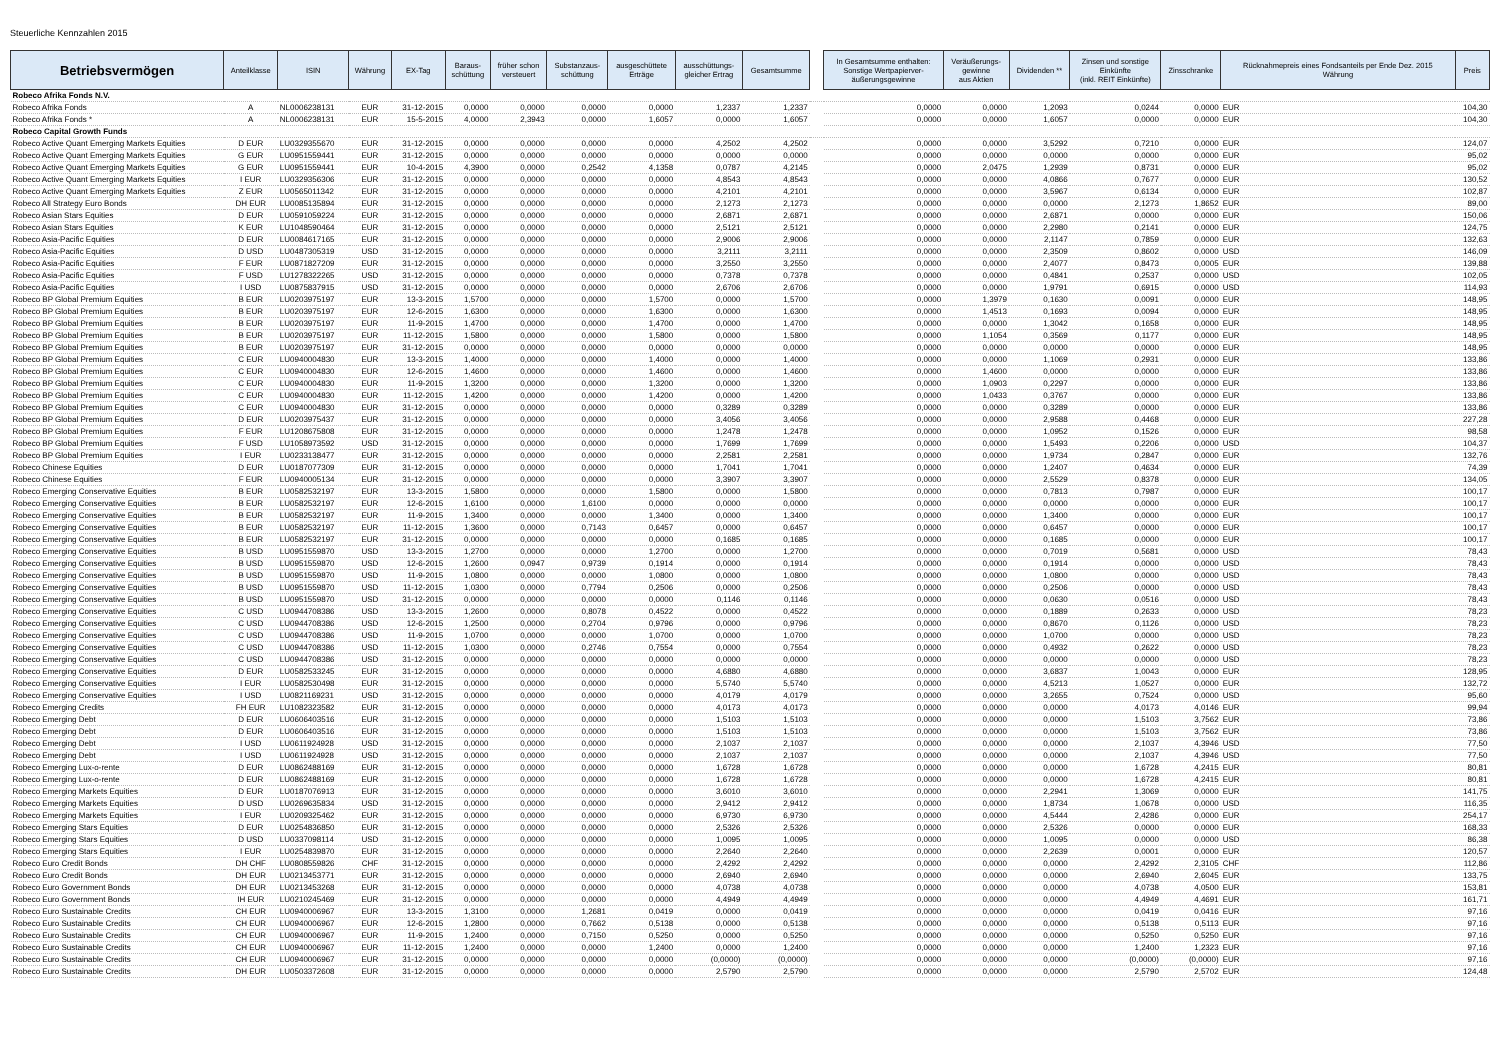Steuerliche Kennzahlen 2015
| Betriebsvermögen | Anteilklasse | ISIN | Währung | EX-Tag | Baraus- schüttung | früher schon versteuert | Substanzaus- schüttung | ausgeschüttete Erträge | ausschüttungs- gleicher Ertrag | Gesamtsumme | | In Gesamtsumme enthalten: Sonstige Wertpapierver- äußerungsgewinne | Veräußerungs- gewinne aus Aktien | Dividenden ** | Zinsen und sonstige Einkünfte (inkl. REIT Einkünfte) | Zinsschranke | Rücknahmepreis eines Fondsanteils per Ende Dez. 2015 Währung | Preis |
| --- | --- | --- | --- | --- | --- | --- | --- | --- | --- | --- | --- | --- | --- | --- | --- | --- | --- | --- |
| Robeco Afrika Fonds N.V. | | | | | | | | | | | | | | | | | | |
| Robeco Afrika Fonds | A | NL0006238131 | EUR | 31-12-2015 | 0,0000 | 0,0000 | 0,0000 | 0,0000 | 1,2337 | 1,2337 | | 0,0000 | 0,0000 | 1,2093 | 0,0244 | 0,0000 | EUR | 104,30 |
| Robeco Afrika Fonds * | A | NL0006238131 | EUR | 15-5-2015 | 4,0000 | 2,3943 | 0,0000 | 1,6057 | 0,0000 | 1,6057 | | 0,0000 | 0,0000 | 1,6057 | 0,0000 | 0,0000 | EUR | 104,30 |
| Robeco Capital Growth Funds | | | | | | | | | | | | | | | | | | |
| Robeco Active Quant Emerging Markets Equities | D EUR | LU0329355670 | EUR | 31-12-2015 | 0,0000 | 0,0000 | 0,0000 | 0,0000 | 4,2502 | 4,2502 | | 0,0000 | 0,0000 | 3,5292 | 0,7210 | 0,0000 | EUR | 124,07 |
| Robeco Active Quant Emerging Markets Equities | G EUR | LU0951559441 | EUR | 31-12-2015 | 0,0000 | 0,0000 | 0,0000 | 0,0000 | 0,0000 | 0,0000 | | 0,0000 | 0,0000 | 0,0000 | 0,0000 | 0,0000 | EUR | 95,02 |
| Robeco Active Quant Emerging Markets Equities | G EUR | LU0951559441 | EUR | 10-4-2015 | 4,3900 | 0,0000 | 0,2542 | 4,1358 | 0,0787 | 4,2145 | | 0,0000 | 2,0475 | 1,2939 | 0,8731 | 0,0000 | EUR | 95,02 |
| Robeco Active Quant Emerging Markets Equities | I EUR | LU0329356306 | EUR | 31-12-2015 | 0,0000 | 0,0000 | 0,0000 | 0,0000 | 4,8543 | 4,8543 | | 0,0000 | 0,0000 | 4,0866 | 0,7677 | 0,0000 | EUR | 130,52 |
| Robeco Active Quant Emerging Markets Equities | Z EUR | LU0565011342 | EUR | 31-12-2015 | 0,0000 | 0,0000 | 0,0000 | 0,0000 | 4,2101 | 4,2101 | | 0,0000 | 0,0000 | 3,5967 | 0,6134 | 0,0000 | EUR | 102,87 |
| Robeco All Strategy Euro Bonds | DH EUR | LU0085135894 | EUR | 31-12-2015 | 0,0000 | 0,0000 | 0,0000 | 0,0000 | 2,1273 | 2,1273 | | 0,0000 | 0,0000 | 0,0000 | 2,1273 | 1,8652 | EUR | 89,00 |
| Robeco Asian Stars Equities | D EUR | LU0591059224 | EUR | 31-12-2015 | 0,0000 | 0,0000 | 0,0000 | 0,0000 | 2,6871 | 2,6871 | | 0,0000 | 0,0000 | 2,6871 | 0,0000 | 0,0000 | EUR | 150,06 |
| Robeco Asian Stars Equities | K EUR | LU1048590464 | EUR | 31-12-2015 | 0,0000 | 0,0000 | 0,0000 | 0,0000 | 2,5121 | 2,5121 | | 0,0000 | 0,0000 | 2,2980 | 0,2141 | 0,0000 | EUR | 124,75 |
| Robeco Asia-Pacific Equities | D EUR | LU0084617165 | EUR | 31-12-2015 | 0,0000 | 0,0000 | 0,0000 | 0,0000 | 2,9006 | 2,9006 | | 0,0000 | 0,0000 | 2,1147 | 0,7859 | 0,0000 | EUR | 132,63 |
| Robeco Asia-Pacific Equities | D USD | LU0487305319 | USD | 31-12-2015 | 0,0000 | 0,0000 | 0,0000 | 0,0000 | 3,2111 | 3,2111 | | 0,0000 | 0,0000 | 2,3509 | 0,8602 | 0,0000 | USD | 146,09 |
| Robeco Asia-Pacific Equities | F EUR | LU0871827209 | EUR | 31-12-2015 | 0,0000 | 0,0000 | 0,0000 | 0,0000 | 3,2550 | 3,2550 | | 0,0000 | 0,0000 | 2,4077 | 0,8473 | 0,0005 | EUR | 139,88 |
| Robeco Asia-Pacific Equities | F USD | LU1278322265 | USD | 31-12-2015 | 0,0000 | 0,0000 | 0,0000 | 0,0000 | 0,7378 | 0,7378 | | 0,0000 | 0,0000 | 0,4841 | 0,2537 | 0,0000 | USD | 102,05 |
| Robeco Asia-Pacific Equities | I USD | LU0875837915 | USD | 31-12-2015 | 0,0000 | 0,0000 | 0,0000 | 0,0000 | 2,6706 | 2,6706 | | 0,0000 | 0,0000 | 1,9791 | 0,6915 | 0,0000 | USD | 114,93 |
| Robeco BP Global Premium Equities | B EUR | LU0203975197 | EUR | 13-3-2015 | 1,5700 | 0,0000 | 0,0000 | 1,5700 | 0,0000 | 1,5700 | | 0,0000 | 1,3979 | 0,1630 | 0,0091 | 0,0000 | EUR | 148,95 |
| Robeco BP Global Premium Equities | B EUR | LU0203975197 | EUR | 12-6-2015 | 1,6300 | 0,0000 | 0,0000 | 1,6300 | 0,0000 | 1,6300 | | 0,0000 | 1,4513 | 0,1693 | 0,0094 | 0,0000 | EUR | 148,95 |
| Robeco BP Global Premium Equities | B EUR | LU0203975197 | EUR | 11-9-2015 | 1,4700 | 0,0000 | 0,0000 | 1,4700 | 0,0000 | 1,4700 | | 0,0000 | 0,0000 | 1,3042 | 0,1658 | 0,0000 | EUR | 148,95 |
| Robeco BP Global Premium Equities | B EUR | LU0203975197 | EUR | 11-12-2015 | 1,5800 | 0,0000 | 0,0000 | 1,5800 | 0,0000 | 1,5800 | | 0,0000 | 1,1054 | 0,3569 | 0,1177 | 0,0000 | EUR | 148,95 |
| Robeco BP Global Premium Equities | B EUR | LU0203975197 | EUR | 31-12-2015 | 0,0000 | 0,0000 | 0,0000 | 0,0000 | 0,0000 | 0,0000 | | 0,0000 | 0,0000 | 0,0000 | 0,0000 | 0,0000 | EUR | 148,95 |
| Robeco BP Global Premium Equities | C EUR | LU0940004830 | EUR | 13-3-2015 | 1,4000 | 0,0000 | 0,0000 | 1,4000 | 0,0000 | 1,4000 | | 0,0000 | 0,0000 | 1,1069 | 0,2931 | 0,0000 | EUR | 133,86 |
| Robeco BP Global Premium Equities | C EUR | LU0940004830 | EUR | 12-6-2015 | 1,4600 | 0,0000 | 0,0000 | 1,4600 | 0,0000 | 1,4600 | | 0,0000 | 1,4600 | 0,0000 | 0,0000 | 0,0000 | EUR | 133,86 |
| Robeco BP Global Premium Equities | C EUR | LU0940004830 | EUR | 11-9-2015 | 1,3200 | 0,0000 | 0,0000 | 1,3200 | 0,0000 | 1,3200 | | 0,0000 | 1,0903 | 0,2297 | 0,0000 | 0,0000 | EUR | 133,86 |
| Robeco BP Global Premium Equities | C EUR | LU0940004830 | EUR | 11-12-2015 | 1,4200 | 0,0000 | 0,0000 | 1,4200 | 0,0000 | 1,4200 | | 0,0000 | 1,0433 | 0,3767 | 0,0000 | 0,0000 | EUR | 133,86 |
| Robeco BP Global Premium Equities | C EUR | LU0940004830 | EUR | 31-12-2015 | 0,0000 | 0,0000 | 0,0000 | 0,0000 | 0,3289 | 0,3289 | | 0,0000 | 0,0000 | 0,3289 | 0,0000 | 0,0000 | EUR | 133,86 |
| Robeco BP Global Premium Equities | D EUR | LU0203975437 | EUR | 31-12-2015 | 0,0000 | 0,0000 | 0,0000 | 0,0000 | 3,4056 | 3,4056 | | 0,0000 | 0,0000 | 2,9588 | 0,4468 | 0,0000 | EUR | 227,28 |
| Robeco BP Global Premium Equities | F EUR | LU1208675808 | EUR | 31-12-2015 | 0,0000 | 0,0000 | 0,0000 | 0,0000 | 1,2478 | 1,2478 | | 0,0000 | 0,0000 | 1,0952 | 0,1526 | 0,0000 | EUR | 98,58 |
| Robeco BP Global Premium Equities | F USD | LU1058973592 | USD | 31-12-2015 | 0,0000 | 0,0000 | 0,0000 | 0,0000 | 1,7699 | 1,7699 | | 0,0000 | 0,0000 | 1,5493 | 0,2206 | 0,0000 | USD | 104,37 |
| Robeco BP Global Premium Equities | I EUR | LU0233138477 | EUR | 31-12-2015 | 0,0000 | 0,0000 | 0,0000 | 0,0000 | 2,2581 | 2,2581 | | 0,0000 | 0,0000 | 1,9734 | 0,2847 | 0,0000 | EUR | 132,76 |
| Robeco Chinese Equities | D EUR | LU0187077309 | EUR | 31-12-2015 | 0,0000 | 0,0000 | 0,0000 | 0,0000 | 1,7041 | 1,7041 | | 0,0000 | 0,0000 | 1,2407 | 0,4634 | 0,0000 | EUR | 74,39 |
| Robeco Chinese Equities | F EUR | LU0940005134 | EUR | 31-12-2015 | 0,0000 | 0,0000 | 0,0000 | 0,0000 | 3,3907 | 3,3907 | | 0,0000 | 0,0000 | 2,5529 | 0,8378 | 0,0000 | EUR | 134,05 |
| Robeco Emerging Conservative Equities | B EUR | LU0582532197 | EUR | 13-3-2015 | 1,5800 | 0,0000 | 0,0000 | 1,5800 | 0,0000 | 1,5800 | | 0,0000 | 0,0000 | 0,7813 | 0,7987 | 0,0000 | EUR | 100,17 |
| Robeco Emerging Conservative Equities | B EUR | LU0582532197 | EUR | 12-6-2015 | 1,6100 | 0,0000 | 1,6100 | 0,0000 | 0,0000 | 0,0000 | | 0,0000 | 0,0000 | 0,0000 | 0,0000 | 0,0000 | EUR | 100,17 |
| Robeco Emerging Conservative Equities | B EUR | LU0582532197 | EUR | 11-9-2015 | 1,3400 | 0,0000 | 0,0000 | 1,3400 | 0,0000 | 1,3400 | | 0,0000 | 0,0000 | 1,3400 | 0,0000 | 0,0000 | EUR | 100,17 |
| Robeco Emerging Conservative Equities | B EUR | LU0582532197 | EUR | 11-12-2015 | 1,3600 | 0,0000 | 0,7143 | 0,6457 | 0,0000 | 0,6457 | | 0,0000 | 0,0000 | 0,6457 | 0,0000 | 0,0000 | EUR | 100,17 |
| Robeco Emerging Conservative Equities | B EUR | LU0582532197 | EUR | 31-12-2015 | 0,0000 | 0,0000 | 0,0000 | 0,0000 | 0,1685 | 0,1685 | | 0,0000 | 0,0000 | 0,1685 | 0,0000 | 0,0000 | EUR | 100,17 |
| Robeco Emerging Conservative Equities | B USD | LU0951559870 | USD | 13-3-2015 | 1,2700 | 0,0000 | 0,0000 | 1,2700 | 0,0000 | 1,2700 | | 0,0000 | 0,0000 | 0,7019 | 0,5681 | 0,0000 | USD | 78,43 |
| Robeco Emerging Conservative Equities | B USD | LU0951559870 | USD | 12-6-2015 | 1,2600 | 0,0947 | 0,9739 | 0,1914 | 0,0000 | 0,1914 | | 0,0000 | 0,0000 | 0,1914 | 0,0000 | 0,0000 | USD | 78,43 |
| Robeco Emerging Conservative Equities | B USD | LU0951559870 | USD | 11-9-2015 | 1,0800 | 0,0000 | 0,0000 | 1,0800 | 0,0000 | 1,0800 | | 0,0000 | 0,0000 | 1,0800 | 0,0000 | 0,0000 | USD | 78,43 |
| Robeco Emerging Conservative Equities | B USD | LU0951559870 | USD | 11-12-2015 | 1,0300 | 0,0000 | 0,7794 | 0,2506 | 0,0000 | 0,2506 | | 0,0000 | 0,0000 | 0,2506 | 0,0000 | 0,0000 | USD | 78,43 |
| Robeco Emerging Conservative Equities | B USD | LU0951559870 | USD | 31-12-2015 | 0,0000 | 0,0000 | 0,0000 | 0,0000 | 0,1146 | 0,1146 | | 0,0000 | 0,0000 | 0,0630 | 0,0516 | 0,0000 | USD | 78,43 |
| Robeco Emerging Conservative Equities | C USD | LU0944708386 | USD | 13-3-2015 | 1,2600 | 0,0000 | 0,8078 | 0,4522 | 0,0000 | 0,4522 | | 0,0000 | 0,0000 | 0,1889 | 0,2633 | 0,0000 | USD | 78,23 |
| Robeco Emerging Conservative Equities | C USD | LU0944708386 | USD | 12-6-2015 | 1,2500 | 0,0000 | 0,2704 | 0,9796 | 0,0000 | 0,9796 | | 0,0000 | 0,0000 | 0,8670 | 0,1126 | 0,0000 | USD | 78,23 |
| Robeco Emerging Conservative Equities | C USD | LU0944708386 | USD | 11-9-2015 | 1,0700 | 0,0000 | 0,0000 | 1,0700 | 0,0000 | 1,0700 | | 0,0000 | 0,0000 | 1,0700 | 0,0000 | 0,0000 | USD | 78,23 |
| Robeco Emerging Conservative Equities | C USD | LU0944708386 | USD | 11-12-2015 | 1,0300 | 0,0000 | 0,2746 | 0,7554 | 0,0000 | 0,7554 | | 0,0000 | 0,0000 | 0,4932 | 0,2622 | 0,0000 | USD | 78,23 |
| Robeco Emerging Conservative Equities | C USD | LU0944708386 | USD | 31-12-2015 | 0,0000 | 0,0000 | 0,0000 | 0,0000 | 0,0000 | 0,0000 | | 0,0000 | 0,0000 | 0,0000 | 0,0000 | 0,0000 | USD | 78,23 |
| Robeco Emerging Conservative Equities | D EUR | LU0582533245 | EUR | 31-12-2015 | 0,0000 | 0,0000 | 0,0000 | 0,0000 | 4,6880 | 4,6880 | | 0,0000 | 0,0000 | 3,6837 | 1,0043 | 0,0000 | EUR | 128,95 |
| Robeco Emerging Conservative Equities | I EUR | LU0582530498 | EUR | 31-12-2015 | 0,0000 | 0,0000 | 0,0000 | 0,0000 | 5,5740 | 5,5740 | | 0,0000 | 0,0000 | 4,5213 | 1,0527 | 0,0000 | EUR | 132,72 |
| Robeco Emerging Conservative Equities | I USD | LU0821169231 | USD | 31-12-2015 | 0,0000 | 0,0000 | 0,0000 | 0,0000 | 4,0179 | 4,0179 | | 0,0000 | 0,0000 | 3,2655 | 0,7524 | 0,0000 | USD | 95,60 |
| Robeco Emerging Credits | FH EUR | LU1082323582 | EUR | 31-12-2015 | 0,0000 | 0,0000 | 0,0000 | 0,0000 | 4,0173 | 4,0173 | | 0,0000 | 0,0000 | 0,0000 | 4,0173 | 4,0146 | EUR | 99,94 |
| Robeco Emerging Debt | D EUR | LU0606403516 | EUR | 31-12-2015 | 0,0000 | 0,0000 | 0,0000 | 0,0000 | 1,5103 | 1,5103 | | 0,0000 | 0,0000 | 0,0000 | 1,5103 | 3,7562 | EUR | 73,86 |
| Robeco Emerging Debt | D EUR | LU0606403516 | EUR | 31-12-2015 | 0,0000 | 0,0000 | 0,0000 | 0,0000 | 1,5103 | 1,5103 | | 0,0000 | 0,0000 | 0,0000 | 1,5103 | 3,7562 | EUR | 73,86 |
| Robeco Emerging Debt | I USD | LU0611924928 | USD | 31-12-2015 | 0,0000 | 0,0000 | 0,0000 | 0,0000 | 2,1037 | 2,1037 | | 0,0000 | 0,0000 | 0,0000 | 2,1037 | 4,3946 | USD | 77,50 |
| Robeco Emerging Debt | I USD | LU0611924928 | USD | 31-12-2015 | 0,0000 | 0,0000 | 0,0000 | 0,0000 | 2,1037 | 2,1037 | | 0,0000 | 0,0000 | 0,0000 | 2,1037 | 4,3946 | USD | 77,50 |
| Robeco Emerging Lux-o-rente | D EUR | LU0862488169 | EUR | 31-12-2015 | 0,0000 | 0,0000 | 0,0000 | 0,0000 | 1,6728 | 1,6728 | | 0,0000 | 0,0000 | 0,0000 | 1,6728 | 4,2415 | EUR | 80,81 |
| Robeco Emerging Lux-o-rente | D EUR | LU0862488169 | EUR | 31-12-2015 | 0,0000 | 0,0000 | 0,0000 | 0,0000 | 1,6728 | 1,6728 | | 0,0000 | 0,0000 | 0,0000 | 1,6728 | 4,2415 | EUR | 80,81 |
| Robeco Emerging Markets Equities | D EUR | LU0187076913 | EUR | 31-12-2015 | 0,0000 | 0,0000 | 0,0000 | 0,0000 | 3,6010 | 3,6010 | | 0,0000 | 0,0000 | 2,2941 | 1,3069 | 0,0000 | EUR | 141,75 |
| Robeco Emerging Markets Equities | D USD | LU0269635834 | USD | 31-12-2015 | 0,0000 | 0,0000 | 0,0000 | 0,0000 | 2,9412 | 2,9412 | | 0,0000 | 0,0000 | 1,8734 | 1,0678 | 0,0000 | USD | 116,35 |
| Robeco Emerging Markets Equities | I EUR | LU0209325462 | EUR | 31-12-2015 | 0,0000 | 0,0000 | 0,0000 | 0,0000 | 6,9730 | 6,9730 | | 0,0000 | 0,0000 | 4,5444 | 2,4286 | 0,0000 | EUR | 254,17 |
| Robeco Emerging Stars Equities | D EUR | LU0254836850 | EUR | 31-12-2015 | 0,0000 | 0,0000 | 0,0000 | 0,0000 | 2,5326 | 2,5326 | | 0,0000 | 0,0000 | 2,5326 | 0,0000 | 0,0000 | EUR | 168,33 |
| Robeco Emerging Stars Equities | D USD | LU0337098114 | USD | 31-12-2015 | 0,0000 | 0,0000 | 0,0000 | 0,0000 | 1,0095 | 1,0095 | | 0,0000 | 0,0000 | 1,0095 | 0,0000 | 0,0000 | USD | 86,38 |
| Robeco Emerging Stars Equities | I EUR | LU0254839870 | EUR | 31-12-2015 | 0,0000 | 0,0000 | 0,0000 | 0,0000 | 2,2640 | 2,2640 | | 0,0000 | 0,0000 | 2,2639 | 0,0001 | 0,0000 | EUR | 120,57 |
| Robeco Euro Credit Bonds | DH CHF | LU0808559826 | CHF | 31-12-2015 | 0,0000 | 0,0000 | 0,0000 | 0,0000 | 2,4292 | 2,4292 | | 0,0000 | 0,0000 | 0,0000 | 2,4292 | 2,3105 | CHF | 112,86 |
| Robeco Euro Credit Bonds | DH EUR | LU0213453771 | EUR | 31-12-2015 | 0,0000 | 0,0000 | 0,0000 | 0,0000 | 2,6940 | 2,6940 | | 0,0000 | 0,0000 | 0,0000 | 2,6940 | 2,6045 | EUR | 133,75 |
| Robeco Euro Government Bonds | DH EUR | LU0213453268 | EUR | 31-12-2015 | 0,0000 | 0,0000 | 0,0000 | 0,0000 | 4,0738 | 4,0738 | | 0,0000 | 0,0000 | 0,0000 | 4,0738 | 4,0500 | EUR | 153,81 |
| Robeco Euro Government Bonds | IH EUR | LU0210245469 | EUR | 31-12-2015 | 0,0000 | 0,0000 | 0,0000 | 0,0000 | 4,4949 | 4,4949 | | 0,0000 | 0,0000 | 0,0000 | 4,4949 | 4,4691 | EUR | 161,71 |
| Robeco Euro Sustainable Credits | CH EUR | LU0940006967 | EUR | 13-3-2015 | 1,3100 | 0,0000 | 1,2681 | 0,0419 | 0,0000 | 0,0419 | | 0,0000 | 0,0000 | 0,0000 | 0,0419 | 0,0416 | EUR | 97,16 |
| Robeco Euro Sustainable Credits | CH EUR | LU0940006967 | EUR | 12-6-2015 | 1,2800 | 0,0000 | 0,7662 | 0,5138 | 0,0000 | 0,5138 | | 0,0000 | 0,0000 | 0,0000 | 0,5138 | 0,5113 | EUR | 97,16 |
| Robeco Euro Sustainable Credits | CH EUR | LU0940006967 | EUR | 11-9-2015 | 1,2400 | 0,0000 | 0,7150 | 0,5250 | 0,0000 | 0,5250 | | 0,0000 | 0,0000 | 0,0000 | 0,5250 | 0,5250 | EUR | 97,16 |
| Robeco Euro Sustainable Credits | CH EUR | LU0940006967 | EUR | 11-12-2015 | 1,2400 | 0,0000 | 0,0000 | 1,2400 | 0,0000 | 1,2400 | | 0,0000 | 0,0000 | 0,0000 | 1,2400 | 1,2323 | EUR | 97,16 |
| Robeco Euro Sustainable Credits | CH EUR | LU0940006967 | EUR | 31-12-2015 | 0,0000 | 0,0000 | 0,0000 | 0,0000 | (0,0000) | (0,0000) | | 0,0000 | 0,0000 | 0,0000 | (0,0000) | (0,0000) | EUR | 97,16 |
| Robeco Euro Sustainable Credits | DH EUR | LU0503372608 | EUR | 31-12-2015 | 0,0000 | 0,0000 | 0,0000 | 0,0000 | 2,5790 | 2,5790 | | 0,0000 | 0,0000 | 0,0000 | 2,5790 | 2,5702 | EUR | 124,48 |